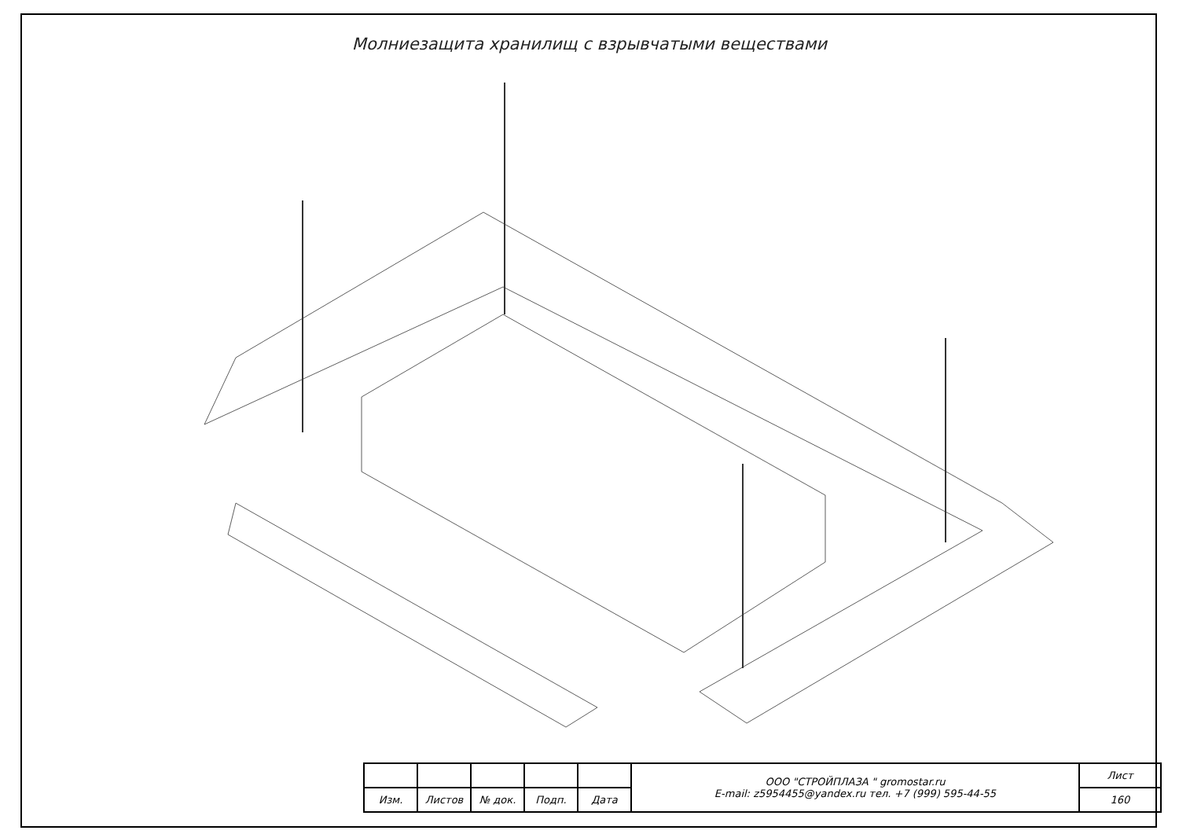Молниезащита хранилищ с взрывчатыми веществами
| | | | | | ООО "СТРОЙПЛАЗА " gromostar.ru E-mail: z5954455@yandex.ru тел. +7 (999) 595-44-55 | Лист |
| Изм. | Листов | № док. | Подп. | Дата | | 160 |